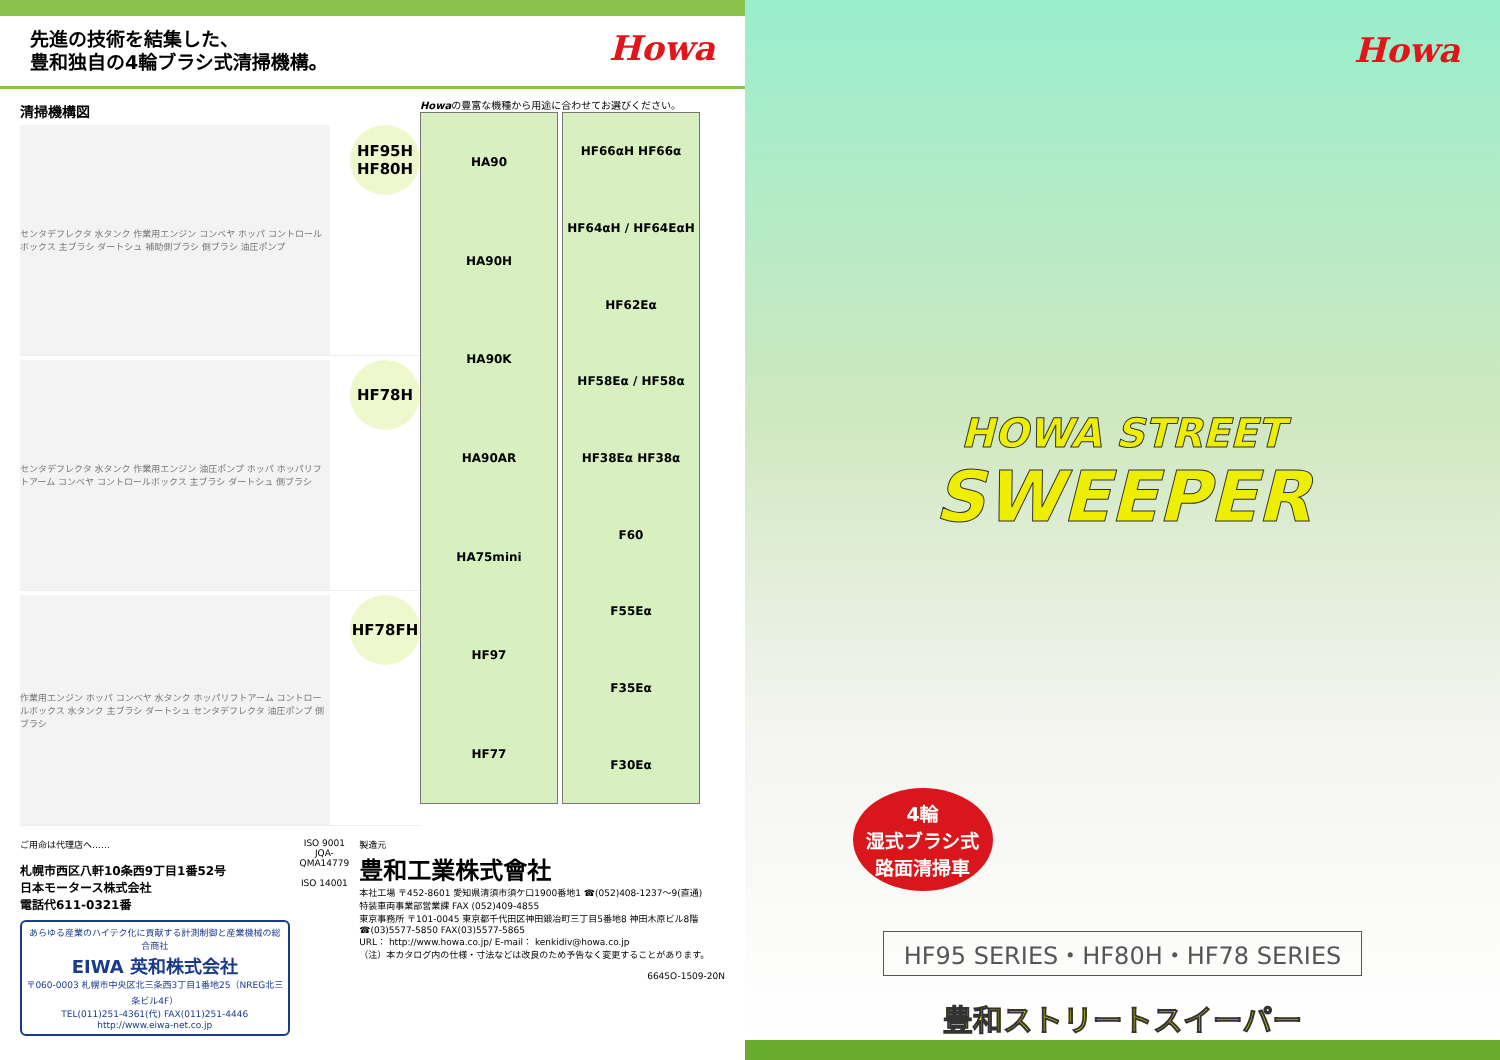先進の技術を結集した、
豊和独自の4輪ブラシ式清掃機構。
Howa
清掃機構図
センタデフレクタ 水タンク 作業用エンジン コンベヤ ホッパ コントロールボックス 主ブラシ ダートシュ 補助側ブラシ 側ブラシ 油圧ポンプ
HF95H
HF80H
センタデフレクタ 水タンク 作業用エンジン 油圧ポンプ ホッパ ホッパリフトアーム コンベヤ コントロールボックス 主ブラシ ダートシュ 側ブラシ
HF78H
作業用エンジン ホッパ コンベヤ 水タンク ホッパリフトアーム コントロールボックス 水タンク 主ブラシ ダートシュ センタデフレクタ 油圧ポンプ 側ブラシ
HF78FH
Howaの豊富な機種から用途に合わせてお選びください。
HA90
HA90H
HA90K
HA90AR
HA75mini
HF97
HF77
HF66αH HF66α
HF64αH / HF64EαH
HF62Eα
HF58Eα / HF58α
HF38Eα HF38α
F60
F55Eα
F35Eα
F30Eα
ご用命は代理店へ……
札幌市西区八軒10条西9丁目1番52号
日本モータース株式会社
電話代611-0321番
あらゆる産業のハイテク化に貢献する計測制御と産業機械の総合商社
EIWA 英和株式会社
〒060-0003 札幌市中央区北三条西3丁目1番地25（NREG北三条ビル4F）
TEL(011)251-4361(代) FAX(011)251-4446
http://www.eiwa-net.co.jp
ISO 9001
JQA-QMA14779
ISO 14001
製造元
豊和工業株式會社
本社工場 〒452-8601 愛知県清須市須ケ口1900番地1 ☎(052)408-1237～9(直通)
特装車両事業部営業課 FAX (052)409-4855
東京事務所 〒101-0045 東京都千代田区神田鍛冶町三丁目5番地8 神田木原ビル8階
☎(03)5577-5850 FAX(03)5577-5865
URL： http://www.howa.co.jp/ E-mail： kenkidiv@howa.co.jp
（注）本カタログ内の仕様・寸法などは改良のため予告なく変更することがあります。
6645O-1509-20N
Howa
HOWA STREET
SWEEPER
4輪
湿式ブラシ式
路面清掃車
HF95 SERIES・HF80H・HF78 SERIES
豊和ストリートスイーパー